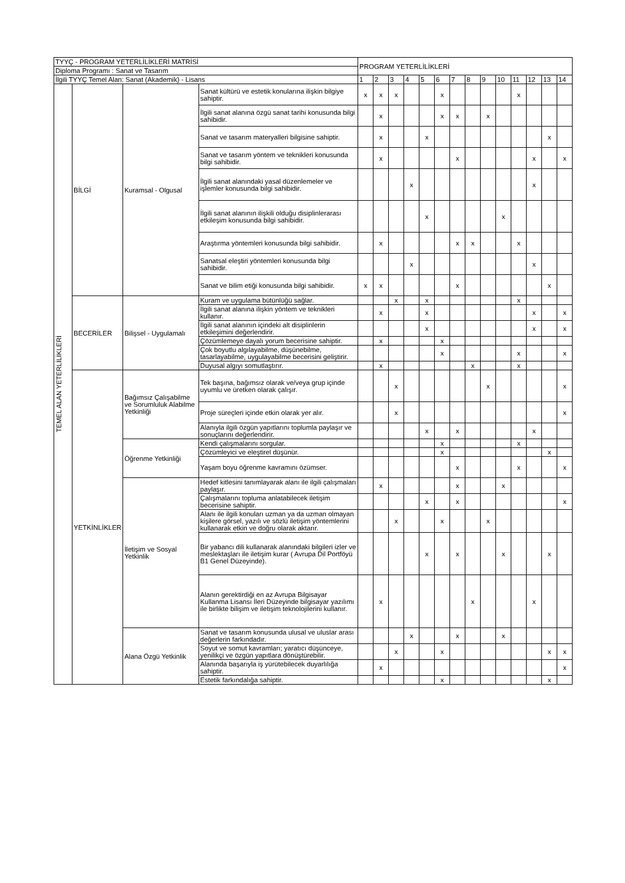| TYYÇ - PROGRAM YETERLİLİKLERİ MATRİSİ | | | | PROGRAM YETERLİLİKLERİ | | | | | | | | | | | | | |
| --- | --- | --- | --- | --- | --- | --- | --- | --- | --- | --- | --- | --- | --- | --- | --- | --- | --- |
| Diploma Programı : Sanat ve Tasarım | | | | | | | | | | | | | | | | | |
| İlgili TYYÇ Temel Alan: Sanat (Akademik) - Lisans | | | | 1 | 2 | 3 | 4 | 5 | 6 | 7 | 8 | 9 | 10 | 11 | 12 | 13 | 14 |
| TEMEL ALAN YETERLİLİKLERİ | BİLGİ | Kuramsal - Olgusal | Sanat kültürü ve estetik konularına ilişkin bilgiye sahiptir. | x | x | x | | | x | | | | | x | | | |
| | | | İlgili sanat alanına özgü sanat tarihi konusunda bilgi sahibidir. | | x | | | | x | x | | x | | | | | |
| | | | Sanat ve tasarım materyalleri bilgisine sahiptir. | | x | | | x | | | | | | | | x | |
| | | | Sanat ve tasarım yöntem ve teknikleri konusunda bilgi sahibidir. | | x | | | | | x | | | | | x | | x |
| | | | İlgili sanat alanındaki yasal düzenlemeler ve işlemler konusunda bilgi sahibidir. | | | | x | | | | | | | | x | | |
| | | | İlgili sanat alanının ilişkili olduğu disiplinlerarası etkileşim konusunda bilgi sahibidir. | | | | | x | | | | | x | | | | |
| | | | Araştırma yöntemleri konusunda bilgi sahibidir. | | x | | | | | x | x | | | x | | | |
| | | | Sanatsal eleştiri yöntemleri konusunda bilgi sahibidir. | | | | x | | | | | | | | x | | |
| | | | Sanat ve bilim etiği konusunda bilgi sahibidir. | x | x | | | | | x | | | | | | x | |
| | BECERİLER | Bilişsel - Uygulamalı | Kuram ve uygulama bütünlüğü sağlar. | | | x | | x | | | | | | x | | | |
| | | | İlgili sanat alanına ilişkin yöntem ve teknikleri kullanır. | | x | | | x | | | | | | | x | | x |
| | | | İlgili sanat alanının içindeki alt disiplinlerin etkileşimini değerlendirir. | | | | | x | | | | | | | x | | x |
| | | | Çözümlemeye dayalı yorum becerisine sahiptir. | | x | | | | x | | | | | | | | |
| | | | Çok boyutlu algılayabilme, düşünebilme, tasarlayabilme, uygulayabilme becerisini geliştirir. | | | | | | x | | | | | x | | | x |
| | | | Duyusal algıyı somutlaştırır. | | x | | | | | | x | | | x | | | |
| | YETKİNLİKLER | Bağımsız Çalışabilme ve Sorumluluk Alabilme Yetkinliği | Tek başına, bağımsız olarak ve/veya grup içinde uyumlu ve üretken olarak çalışır. | | | x | | | | | | x | | | | | x |
| | | | Proje süreçleri içinde etkin olarak yer alır. | | | x | | | | | | | | | | | x |
| | | | Alanıyla ilgili özgün yapıtlarını toplumla paylaşır ve sonuçlarını değerlendirir. | | | | | x | | x | | | | | x | | |
| | | Öğrenme Yetkinliği | Kendi çalışmalarını sorgular. | | | | | | x | | | | | x | | | |
| | | | Çözümleyici ve eleştirel düşünür. | | | | | | x | | | | | | | x | |
| | | | Yaşam boyu öğrenme kavramını özümser. | | | | | | | x | | | | x | | | x |
| | | İletişim ve Sosyal Yetkinlik | Hedef kitlesini tanımlayarak alanı ile ilgili çalışmaları paylaşır. | | x | | | | | x | | | x | | | | |
| | | | Çalışmalarını topluma anlatabilecek iletişim becerisine sahiptir. | | | | | x | | x | | | | | | | x |
| | | | Alanı ile ilgili konuları uzman ya da uzman olmayan kişilere görsel, yazılı ve sözlü iletişim yöntemlerini kullanarak etkin ve doğru olarak aktarır. | | | x | | | x | | | x | | | | | |
| | | | Bir yabancı dili kullanarak alanındaki bilgileri izler ve meslektaşları ile iletişim kurar ( Avrupa Dil Portföyü B1 Genel Düzeyinde). | | | | | x | | x | | | x | | | x | |
| | | | Alanın gerektirdiği en az Avrupa Bilgisayar Kullanma Lisansı İleri Düzeyinde bilgisayar yazılımı ile birlikte bilişim ve iletişim teknolojilerini kullanır. | | x | | | | | | x | | | | x | | |
| | | Alana Özgü Yetkinlik | Sanat ve tasarım konusunda ulusal ve uluslar arası değerlerin farkındadır. | | | | x | | | x | | | x | | | | |
| | | | Soyut ve somut kavramları; yaratıcı düşünceye, yenilikçi ve özgün yapıtlara dönüştürebilir. | | | x | | | x | | | | | | | x | x |
| | | | Alanında başarıyla iş yürütebilecek duyarlılığa sahiptir. | | x | | | | | | | | | | | | x |
| | | | Estetik farkındalığa sahiptir. | | | | | | x | | | | | | | x | |